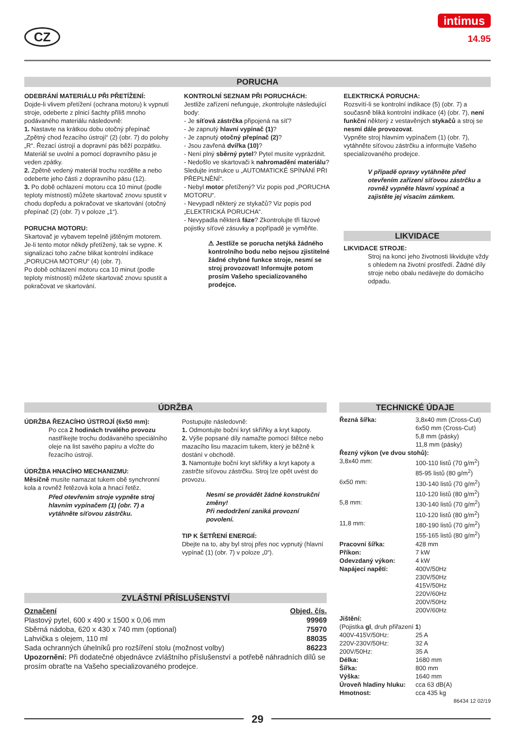CZ
intimus
14.95
PORUCHA
ODEBRÁNÍ MATERIÁLU PŘI PŘETÍŽENÍ:
Dojde-li vlivem přetížení (ochrana motoru) k vypnutí stroje, odeberte z plnicí šachty příliš mnoho podávaného materiálu následovně:
1. Nastavte na krátkou dobu otočný přepínač „Zpětný chod řezacího ústrojí“ (2) (obr. 7) do polohy „R“. Řezací ústrojí a dopravní pás běží pozpátku. Materiál se uvolní a pomocí dopravního pásu je veden zpátky.
2. Zpětně vedený materiál trochu rozdělte a nebo odeberte jeho části z dopravního pásu (12).
3. Po době ochlazení motoru cca 10 minut (podle teploty místnosti) můžete skartovač znovu spustit v chodu dopředu a pokračovat ve skartování (otočný přepínač (2) (obr. 7) v poloze „1“).
PORUCHA MOTORU:
Skartovač je vybavem tepelně jištěným motorem. Je-li tento motor někdy přetížený, tak se vypne. K signalizaci toho začne blikat kontrolní indikace „PORUCHA MOTORU“ (4) (obr. 7).
Po době ochlazení motoru cca 10 minut (podle teploty místnosti) můžete skartovač znovu spustit a pokračovat ve skartování.
KONTROLNÍ SEZNAM PŘI PORUCHÁCH:
Jestliže zařízení nefunguje, zkontrolujte následující body:
- Je síťová zástrčka připojená na síť?
- Je zapnutý hlavní vypínač (1)?
- Je zapnutý otočný přepínač (2)?
- Jsou zavřená dvířka (10)?
- Není plný sběrný pytel? Pytel musíte vyprázdnit.
- Nedošlo ve skartovači k nahromadění materiálu? Sledujte instrukce u „AUTOMATICKÉ SPÍNÁNÍ PŘI PŘEPLNĚNÍ“.
- Nebyl motor přetížený? Viz popis pod „PORUCHA MOTORU“.
- Nevypadl některý ze stykačů? Viz popis pod „ELEKTRICKÁ PORUCHA“.
- Nevypadla některá fáze? Zkontrolujte tři fázové pojistky síťové zásuvky a popřípadě je vyměňte.
⚠ Jestliže se porucha netýká žádného kontrolního bodu nebo nejsou zjistitelné žádné chybné funkce stroje, nesmí se stroj provozovat! Informujte potom prosím Vašeho specializovaného prodejce.
ELEKTRICKÁ PORUCHA:
Rozsvítí-li se kontrolní indikace (5) (obr. 7) a současně bliká kontrolní indikace (4) (obr. 7), není funkční některý z vestavěných stykačů a stroj se nesmí dále provozovat.
Vypněte stroj hlavním vypínačem (1) (obr. 7), vytáhněte síťovou zástrčku a informujte Vašeho specializovaného prodejce.
V případě opravy vytáhněte před otevřením zařízení síťovou zástrčku a rovněž vypněte hlavní vypínač a zajistěte jej visacím zámkem.
LIKVIDACE
LIKVIDACE STROJE:
Stroj na konci jeho životnosti likvidujte vždy s ohledem na životní prostředí. Žádné díly stroje nebo obalu nedávejte do domácího odpadu.
ÚDRŽBA
ÚDRŽBA ŘEZACÍHO ÚSTROJÍ (6x50 mm):
Po cca 2 hodinách trvalého provozu nastříkejte trochu dodávaného speciálního oleje na list savého papíru a vložte do řezacího ústrojí.
ÚDRŽBA HNACÍHO MECHANIZMU:
Měsíčně musíte namazat tukem obě synchronní kola a rovněž řetězová kola a hnací řetěz.
Před otevřením stroje vypněte stroj hlavním vypínačem (1) (obr. 7) a vytáhněte síťovou zástrčku.
Postupujte následovně:
1. Odmontujte boční kryt skříňky a kryt kapoty.
2. Výše popsané díly namažte pomocí štětce nebo mazacího lisu mazacím tukem, který je běžně k dostání v obchodě.
3. Namontujte boční kryt skříňky a kryt kapoty a zastrčte síťovou zástrčku. Stroj lze opět uvést do provozu.
Nesmí se provádět žádné konstrukční změny!
Při nedodržení zaniká provozní povolení.
TIP K ŠETŘENÍ ENERGIÍ:
Dbejte na to, aby byl stroj přes noc vypnutý (hlavní vypínač (1) (obr. 7) v poloze „0“).
ZVLÁŠTNÍ PŘÍSLUŠENSTVÍ
| Označení | Objed. čís. |
| Plastový pytel, 600 x 490 x 1500 x 0,06 mm | 99969 |
| Sběrná nádoba, 620 x 430 x 740 mm (optional) | 75970 |
| Lahvička s olejem, 110 ml | 88035 |
| Sada ochranných úhelníků pro rozšíření stolu (možnost volby) | 86223 |
Upozornění: Při dodatečné objednávce zvláštního příslušenství a potřebě náhradních dílů se prosím obraťte na Vašeho specializovaného prodejce.
TECHNICKÉ ÚDAJE
| Řezná šířka: | 3,8x40 mm (Cross-Cut) 6x50 mm (Cross-Cut) 5,8 mm (pásky) 11,8 mm (pásky) |
| Řezný výkon (ve dvou stohů): | |
| 3,8x40 mm: | 100-110 listů (70 g/m<sup>2</sup>) 85-95 listů (80 g/m<sup>2</sup>) |
| 6x50 mm: | 130-140 listů (70 g/m<sup>2</sup>) 110-120 listů (80 g/m<sup>2</sup>) |
| 5,8 mm: | 130-140 listů (70 g/m<sup>2</sup>) 110-120 listů (80 g/m<sup>2</sup>) |
| 11,8 mm: | 180-190 listů (70 g/m<sup>2</sup>) 155-165 listů (80 g/m<sup>2</sup>) |
| Pracovní šířka: | 428 mm |
| Příkon: | 7 kW |
| Odevzdaný výkon: | 4 kW |
| Napájecí napětí: | 400V/50Hz 230V/50Hz 415V/50Hz 220V/60Hz 200V/50Hz 200V/60Hz |
| Jištění: (Pojistka gl , druh přiřazení 1 ) | |
| 400V-415V/50Hz: | 25 A |
| 220V-230V/50Hz: | 32 A |
| 200V/50Hz: | 35 A |
| Délka: | 1680 mm |
| Šířka: | 800 mm |
| Výška: | 1640 mm |
| Úroveň hladiny hluku: | cca 63 dB(A) |
| Hmotnost: | cca 435 kg |
86434 12 02/19
29